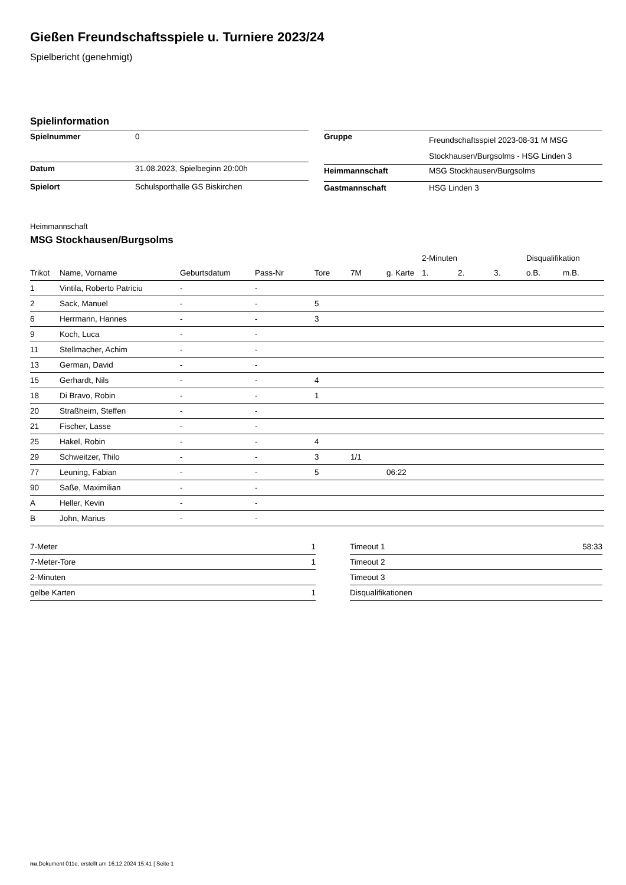Gießen Freundschaftsspiele u. Turniere 2023/24
Spielbericht (genehmigt)
Spielinformation
| Spielnummer | 0 |
| Datum | 31.08.2023, Spielbeginn 20:00h |
| Spielort | Schulsporthalle GS Biskirchen |
| Gruppe | Freundschaftsspiel 2023-08-31 M MSG Stockhausen/Burgsolms - HSG Linden 3 |
| Heimmannschaft | MSG Stockhausen/Burgsolms |
| Gastmannschaft | HSG Linden 3 |
Heimmannschaft
MSG Stockhausen/Burgsolms
| | | | | | | | 2-Minuten | | | Disqualifikation | |
| --- | --- | --- | --- | --- | --- | --- | --- | --- | --- | --- | --- |
| Trikot | Name, Vorname | Geburtsdatum | Pass-Nr | Tore | 7M | g. Karte | 1. | 2. | 3. | o.B. | m.B. |
| 1 | Vintila, Roberto Patriciu | - | - | | | | | | | | |
| 2 | Sack, Manuel | - | - | 5 | | | | | | | |
| 6 | Herrmann, Hannes | - | - | 3 | | | | | | | |
| 9 | Koch, Luca | - | - | | | | | | | | |
| 11 | Stellmacher, Achim | - | - | | | | | | | | |
| 13 | German, David | - | - | | | | | | | | |
| 15 | Gerhardt, Nils | - | - | 4 | | | | | | | |
| 18 | Di Bravo, Robin | - | - | 1 | | | | | | | |
| 20 | Straßheim, Steffen | - | - | | | | | | | | |
| 21 | Fischer, Lasse | - | - | | | | | | | | |
| 25 | Hakel, Robin | - | - | 4 | | | | | | | |
| 29 | Schweitzer, Thilo | - | - | 3 | 1/1 | | | | | | |
| 77 | Leuning, Fabian | - | - | 5 | | 06:22 | | | | | |
| 90 | Saße, Maximilian | - | - | | | | | | | | |
| A | Heller, Kevin | - | - | | | | | | | | |
| B | John, Marius | - | - | | | | | | | | |
| 7-Meter | 1 |
| 7-Meter-Tore | 1 |
| 2-Minuten | |
| gelbe Karten | 1 |
| Timeout 1 | 58:33 |
| Timeout 2 | |
| Timeout 3 | |
| Disqualifikationen | |
nu.Dokument 011e, erstellt am 16.12.2024 15:41 | Seite 1